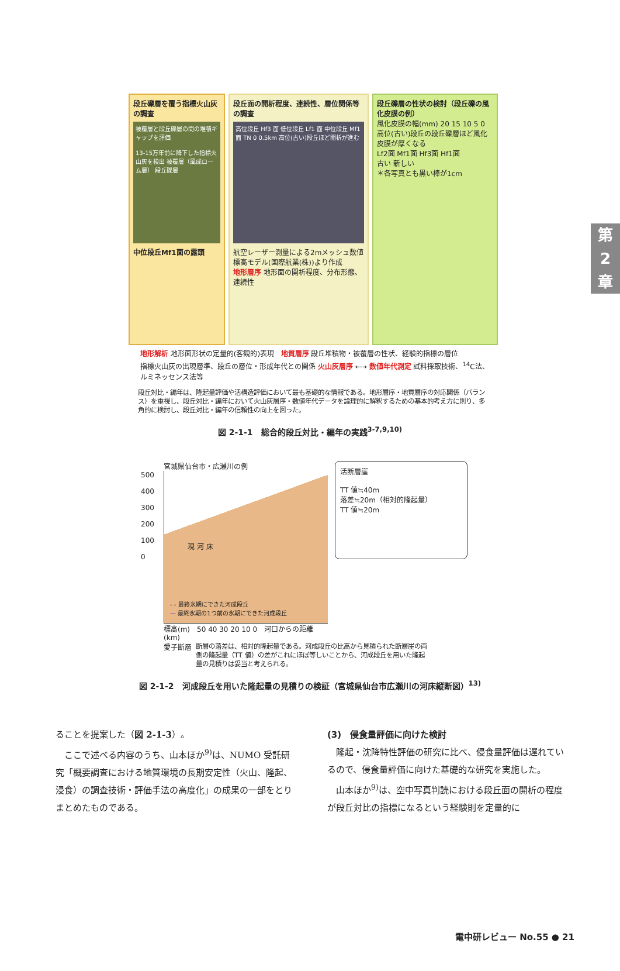第
2
章
段丘礫層を覆う指標火山灰の調査
被覆層と段丘礫層の間の堆積ギャップを評価
13-15万年前に降下した指標火山灰を検出 被覆層（風成ローム層） 段丘礫層
中位段丘Mf1面の露頭
段丘面の開析程度、連続性、層位関係等の調査
高位段丘 Hf3 面 低位段丘 Lf1 面 中位段丘 Mf1 面 TN 0 0.5km 高位(古い)段丘ほど開析が進む
航空レーザー測量による2mメッシュ数値標高モデル(国際航業(株))より作成
地形層序 地形面の開析程度、分布形態、連続性
段丘礫層の性状の検討（段丘礫の風化皮膜の例）
風化皮膜の幅(mm) 20 15 10 5 0
高位(古い)段丘の段丘礫層ほど風化皮膜が厚くなる
Lf2面 Mf1面 Hf3面 Hf1面
古い 新しい
＊各写真とも黒い棒が1cm
地形解析 地形面形状の定量的(客観的)表現 地質層序 段丘堆積物・被覆層の性状、経験的指標の層位
指標火山灰の出現層準、段丘の層位・形成年代との関係 火山灰層序 ⇠⇢ 数値年代測定 試料採取技術、<sup>14</sup>C法、ルミネッセンス法等
段丘対比・編年は、隆起量評価や活構造評価において最も基礎的な情報である。地形層序・地質層序の対応関係（バランス）を重視し、段丘対比・編年において火山灰層序・数値年代データを論理的に解釈するための基本的考え方に則り、多角的に検討し、段丘対比・編年の信頼性の向上を図った。
図 2-1-1　総合的段丘対比・編年の実践<sup>3-7,9,10)</sup>
宮城県仙台市・広瀬川の例
500
400
300
200
100
0
現 河 床
- - 最終氷期にできた河成段丘
— 最終氷期の1つ前の氷期にできた河成段丘
標高(m)　50 40 30 20 10 0　河口からの距離(km)
愛子断層
活断層崖
TT 値≒40m
落差≒20m（相対的隆起量）
TT 値≒20m
断層の落差は、相対的隆起量である。河成段丘の比高から見積られた断層崖の両側の隆起量（TT 値）の差がこれにほぼ等しいことから、河成段丘を用いた隆起量の見積りは妥当と考えられる。
図 2-1-2　河成段丘を用いた隆起量の見積りの検証（宮城県仙台市広瀬川の河床縦断図）<sup>13)</sup>
ることを提案した（図 2-1-3）。
　ここで述べる内容のうち、山本ほか<sup>9)</sup>は、NUMO 受託研究「概要調査における地質環境の長期安定性（火山、隆起、浸食）の調査技術・評価手法の高度化」の成果の一部をとりまとめたものである。
(3)　侵食量評価に向けた検討
　隆起・沈降特性評価の研究に比べ、侵食量評価は遅れているので、侵食量評価に向けた基礎的な研究を実施した。
　山本ほか<sup>9)</sup>は、空中写真判読における段丘面の開析の程度が段丘対比の指標になるという経験則を定量的に
電中研レビュー No.55 ● 21